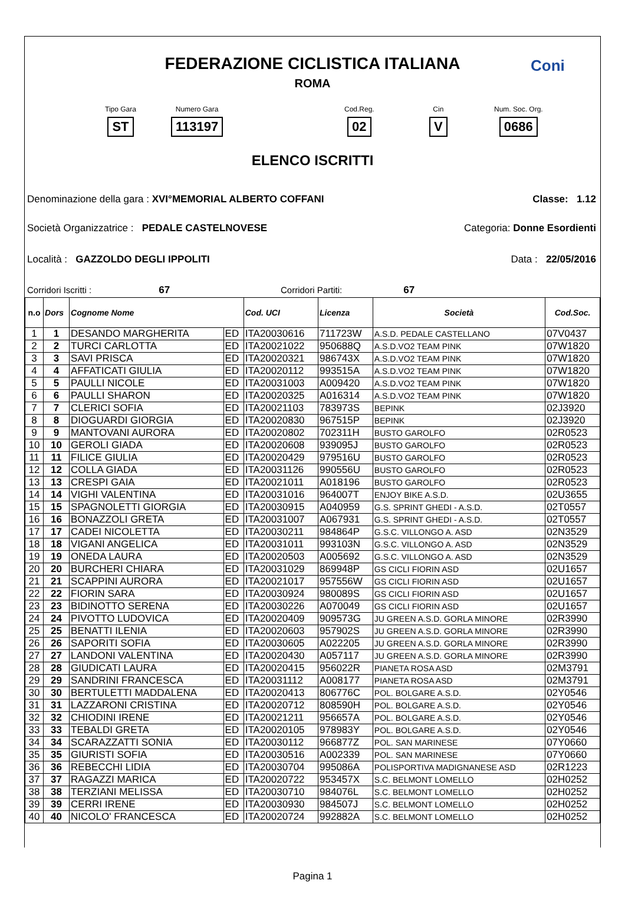FEDERAZIONE CICLISTICA ITALIANA
ROMA
Coni
Tipo Gara
ST
Numero Gara
113197
Cod.Reg.
02
Cin
V
Num. Soc. Org.
0686
ELENCO ISCRITTI
Denominazione della gara : XVI°MEMORIAL ALBERTO COFFANI Classe: 1.12
Società Organizzatrice : PEDALE CASTELNOVESE Categoria: Donne Esordienti
Località : GAZZOLDO DEGLI IPPOLITI Data : 22/05/2016
Corridori Iscritti : 67 Corridori Partiti: 67
| n.o | Dors | Cognome Nome | | Cod. UCI | Licenza | Società | Cod.Soc. |
| --- | --- | --- | --- | --- | --- | --- | --- |
| 1 | 1 | DESANDO MARGHERITA | ED | ITA20030616 | 711723W | A.S.D. PEDALE CASTELLANO | 07V0437 |
| 2 | 2 | TURCI CARLOTTA | ED | ITA20021022 | 950688Q | A.S.D.VO2 TEAM PINK | 07W1820 |
| 3 | 3 | SAVI PRISCA | ED | ITA20020321 | 986743X | A.S.D.VO2 TEAM PINK | 07W1820 |
| 4 | 4 | AFFATICATI GIULIA | ED | ITA20020112 | 993515A | A.S.D.VO2 TEAM PINK | 07W1820 |
| 5 | 5 | PAULLI NICOLE | ED | ITA20031003 | A009420 | A.S.D.VO2 TEAM PINK | 07W1820 |
| 6 | 6 | PAULLI SHARON | ED | ITA20020325 | A016314 | A.S.D.VO2 TEAM PINK | 07W1820 |
| 7 | 7 | CLERICI SOFIA | ED | ITA20021103 | 783973S | BEPINK | 02J3920 |
| 8 | 8 | DIOGUARDI GIORGIA | ED | ITA20020830 | 967515P | BEPINK | 02J3920 |
| 9 | 9 | MANTOVANI AURORA | ED | ITA20020802 | 702311H | BUSTO GAROLFO | 02R0523 |
| 10 | 10 | GEROLI GIADA | ED | ITA20020608 | 939095J | BUSTO GAROLFO | 02R0523 |
| 11 | 11 | FILICE GIULIA | ED | ITA20020429 | 979516U | BUSTO GAROLFO | 02R0523 |
| 12 | 12 | COLLA GIADA | ED | ITA20031126 | 990556U | BUSTO GAROLFO | 02R0523 |
| 13 | 13 | CRESPI GAIA | ED | ITA20021011 | A018196 | BUSTO GAROLFO | 02R0523 |
| 14 | 14 | VIGHI VALENTINA | ED | ITA20031016 | 964007T | ENJOY BIKE A.S.D. | 02U3655 |
| 15 | 15 | SPAGNOLETTI GIORGIA | ED | ITA20030915 | A040959 | G.S. SPRINT GHEDI - A.S.D. | 02T0557 |
| 16 | 16 | BONAZZOLI GRETA | ED | ITA20031007 | A067931 | G.S. SPRINT GHEDI - A.S.D. | 02T0557 |
| 17 | 17 | CADEI NICOLETTA | ED | ITA20030211 | 984864P | G.S.C. VILLONGO A. ASD | 02N3529 |
| 18 | 18 | VIGANI ANGELICA | ED | ITA20031011 | 993103N | G.S.C. VILLONGO A. ASD | 02N3529 |
| 19 | 19 | ONEDA LAURA | ED | ITA20020503 | A005692 | G.S.C. VILLONGO A. ASD | 02N3529 |
| 20 | 20 | BURCHERI CHIARA | ED | ITA20031029 | 869948P | GS CICLI FIORIN ASD | 02U1657 |
| 21 | 21 | SCAPPINI AURORA | ED | ITA20021017 | 957556W | GS CICLI FIORIN ASD | 02U1657 |
| 22 | 22 | FIORIN SARA | ED | ITA20030924 | 980089S | GS CICLI FIORIN ASD | 02U1657 |
| 23 | 23 | BIDINOTTO SERENA | ED | ITA20030226 | A070049 | GS CICLI FIORIN ASD | 02U1657 |
| 24 | 24 | PIVOTTO LUDOVICA | ED | ITA20020409 | 909573G | JU GREEN A.S.D. GORLA MINORE | 02R3990 |
| 25 | 25 | BENATTI ILENIA | ED | ITA20020603 | 957902S | JU GREEN A.S.D. GORLA MINORE | 02R3990 |
| 26 | 26 | SAPORITI SOFIA | ED | ITA20030605 | A022205 | JU GREEN A.S.D. GORLA MINORE | 02R3990 |
| 27 | 27 | LANDONI VALENTINA | ED | ITA20020430 | A057117 | JU GREEN A.S.D. GORLA MINORE | 02R3990 |
| 28 | 28 | GIUDICATI LAURA | ED | ITA20020415 | 956022R | PIANETA ROSA ASD | 02M3791 |
| 29 | 29 | SANDRINI FRANCESCA | ED | ITA20031112 | A008177 | PIANETA ROSA ASD | 02M3791 |
| 30 | 30 | BERTULETTI MADDALENA | ED | ITA20020413 | 806776C | POL. BOLGARE A.S.D. | 02Y0546 |
| 31 | 31 | LAZZARONI CRISTINA | ED | ITA20020712 | 808590H | POL. BOLGARE A.S.D. | 02Y0546 |
| 32 | 32 | CHIODINI IRENE | ED | ITA20021211 | 956657A | POL. BOLGARE A.S.D. | 02Y0546 |
| 33 | 33 | TEBALDI GRETA | ED | ITA20020105 | 978983Y | POL. BOLGARE A.S.D. | 02Y0546 |
| 34 | 34 | SCARAZZATTI SONIA | ED | ITA20030112 | 966877Z | POL. SAN MARINESE | 07Y0660 |
| 35 | 35 | GIURISTI SOFIA | ED | ITA20030516 | A002339 | POL. SAN MARINESE | 07Y0660 |
| 36 | 36 | REBECCHI LIDIA | ED | ITA20030704 | 995086A | POLISPORTIVA MADIGNANESE ASD | 02R1223 |
| 37 | 37 | RAGAZZI MARICA | ED | ITA20020722 | 953457X | S.C. BELMONT LOMELLO | 02H0252 |
| 38 | 38 | TERZIANI MELISSA | ED | ITA20030710 | 984076L | S.C. BELMONT LOMELLO | 02H0252 |
| 39 | 39 | CERRI IRENE | ED | ITA20030930 | 984507J | S.C. BELMONT LOMELLO | 02H0252 |
| 40 | 40 | NICOLO' FRANCESCA | ED | ITA20020724 | 992882A | S.C. BELMONT LOMELLO | 02H0252 |
Pagina 1